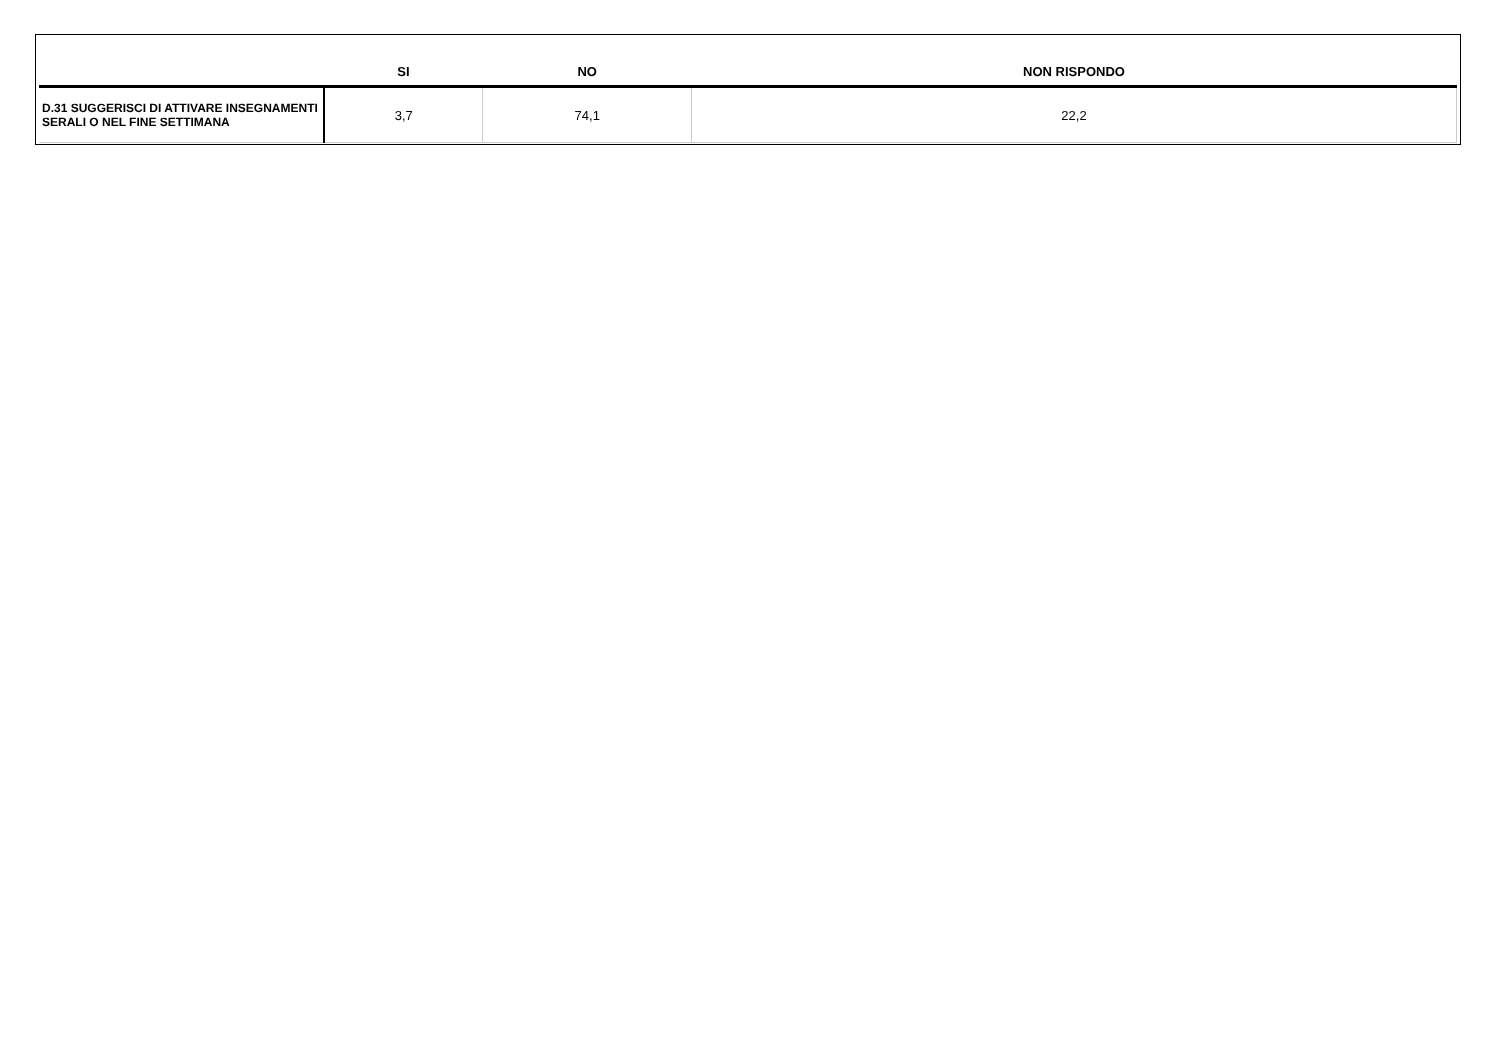| | SI | NO | NON RISPONDO |
| --- | --- | --- | --- |
| D.31 SUGGERISCI DI ATTIVARE INSEGNAMENTI SERALI O NEL FINE SETTIMANA | 3,7 | 74,1 | 22,2 |